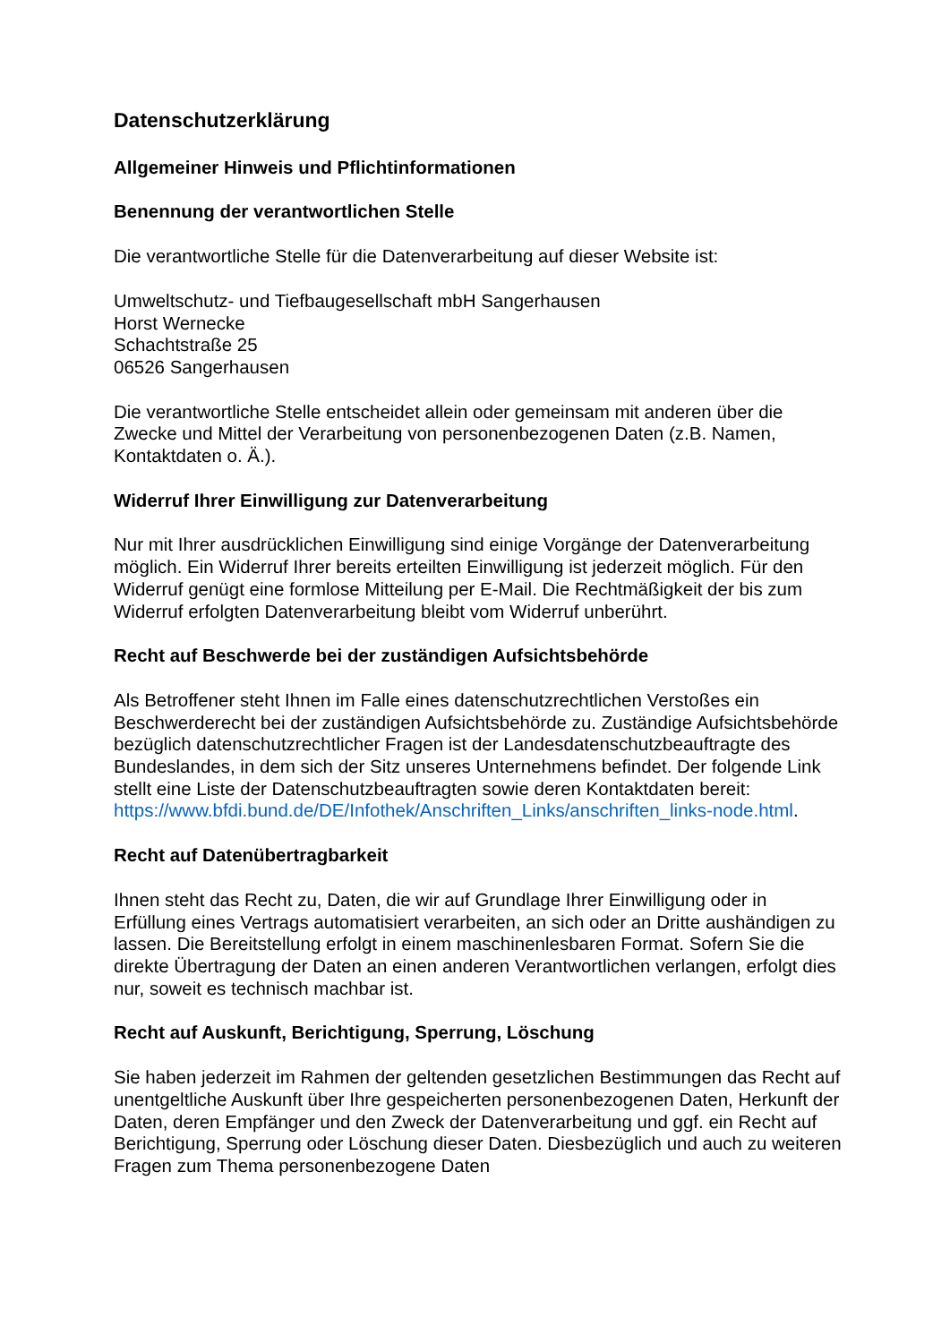Datenschutzerklärung
Allgemeiner Hinweis und Pflichtinformationen
Benennung der verantwortlichen Stelle
Die verantwortliche Stelle für die Datenverarbeitung auf dieser Website ist:
Umweltschutz- und Tiefbaugesellschaft mbH Sangerhausen
Horst Wernecke
Schachtstraße 25
06526 Sangerhausen
Die verantwortliche Stelle entscheidet allein oder gemeinsam mit anderen über die Zwecke und Mittel der Verarbeitung von personenbezogenen Daten (z.B. Namen, Kontaktdaten o. Ä.).
Widerruf Ihrer Einwilligung zur Datenverarbeitung
Nur mit Ihrer ausdrücklichen Einwilligung sind einige Vorgänge der Datenverarbeitung möglich. Ein Widerruf Ihrer bereits erteilten Einwilligung ist jederzeit möglich. Für den Widerruf genügt eine formlose Mitteilung per E-Mail. Die Rechtmäßigkeit der bis zum Widerruf erfolgten Datenverarbeitung bleibt vom Widerruf unberührt.
Recht auf Beschwerde bei der zuständigen Aufsichtsbehörde
Als Betroffener steht Ihnen im Falle eines datenschutzrechtlichen Verstoßes ein Beschwerderecht bei der zuständigen Aufsichtsbehörde zu. Zuständige Aufsichtsbehörde bezüglich datenschutzrechtlicher Fragen ist der Landesdatenschutzbeauftragte des Bundeslandes, in dem sich der Sitz unseres Unternehmens befindet. Der folgende Link stellt eine Liste der Datenschutzbeauftragten sowie deren Kontaktdaten bereit: https://www.bfdi.bund.de/DE/Infothek/Anschriften_Links/anschriften_links-node.html.
Recht auf Datenübertragbarkeit
Ihnen steht das Recht zu, Daten, die wir auf Grundlage Ihrer Einwilligung oder in Erfüllung eines Vertrags automatisiert verarbeiten, an sich oder an Dritte aushändigen zu lassen. Die Bereitstellung erfolgt in einem maschinenlesbaren Format. Sofern Sie die direkte Übertragung der Daten an einen anderen Verantwortlichen verlangen, erfolgt dies nur, soweit es technisch machbar ist.
Recht auf Auskunft, Berichtigung, Sperrung, Löschung
Sie haben jederzeit im Rahmen der geltenden gesetzlichen Bestimmungen das Recht auf unentgeltliche Auskunft über Ihre gespeicherten personenbezogenen Daten, Herkunft der Daten, deren Empfänger und den Zweck der Datenverarbeitung und ggf. ein Recht auf Berichtigung, Sperrung oder Löschung dieser Daten. Diesbezüglich und auch zu weiteren Fragen zum Thema personenbezogene Daten